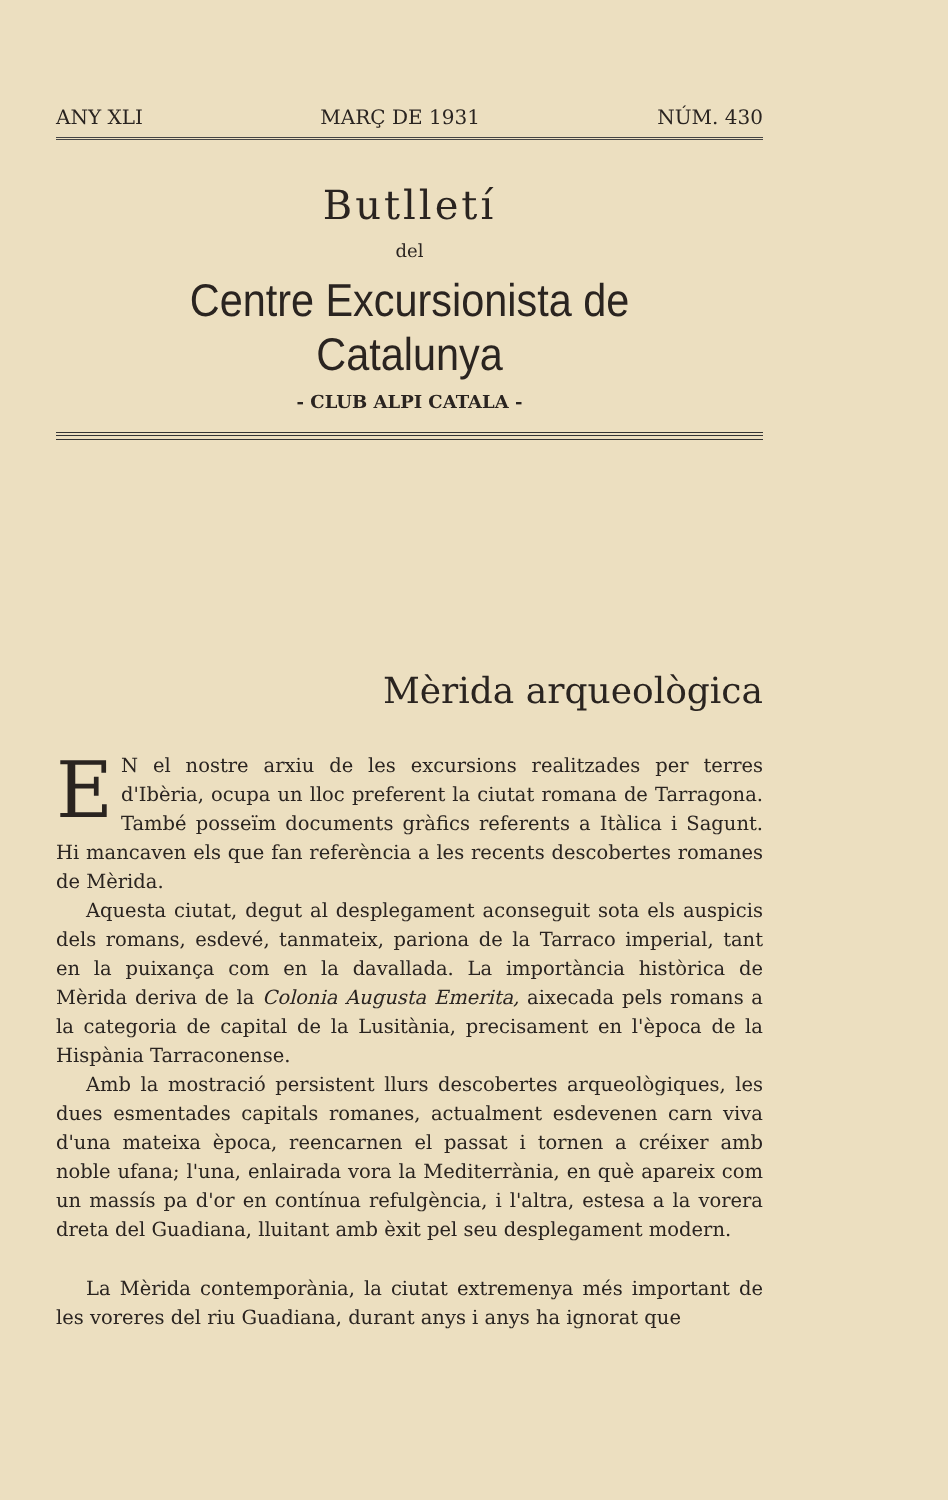ANY XLI MARÇ DE 1931 NÚM. 430
Butlletí
del
Centre Excursionista de Catalunya
- CLUB ALPI CATALA -
Mèrida arqueològica
EN el nostre arxiu de les excursions realitzades per terres d'Ibèria, ocupa un lloc preferent la ciutat romana de Tarragona. També posseïm documents gràfics referents a Itàlica i Sagunt. Hi mancaven els que fan referència a les recents descobertes romanes de Mèrida.
Aquesta ciutat, degut al desplegament aconseguit sota els auspicis dels romans, esdevé, tanmateix, pariona de la Tarraco imperial, tant en la puixança com en la davallada. La importància històrica de Mèrida deriva de la Colonia Augusta Emerita, aixecada pels romans a la categoria de capital de la Lusitània, precisament en l'època de la Hispània Tarraconense.
Amb la mostració persistent llurs descobertes arqueològiques, les dues esmentades capitals romanes, actualment esdevenen carn viva d'una mateixa època, reencarnen el passat i tornen a créixer amb noble ufana; l'una, enlairada vora la Mediterrània, en què apareix com un massís pa d'or en contínua refulgència, i l'altra, estesa a la vorera dreta del Guadiana, lluitant amb èxit pel seu desplegament modern.
La Mèrida contemporània, la ciutat extremenya més important de les voreres del riu Guadiana, durant anys i anys ha ignorat que